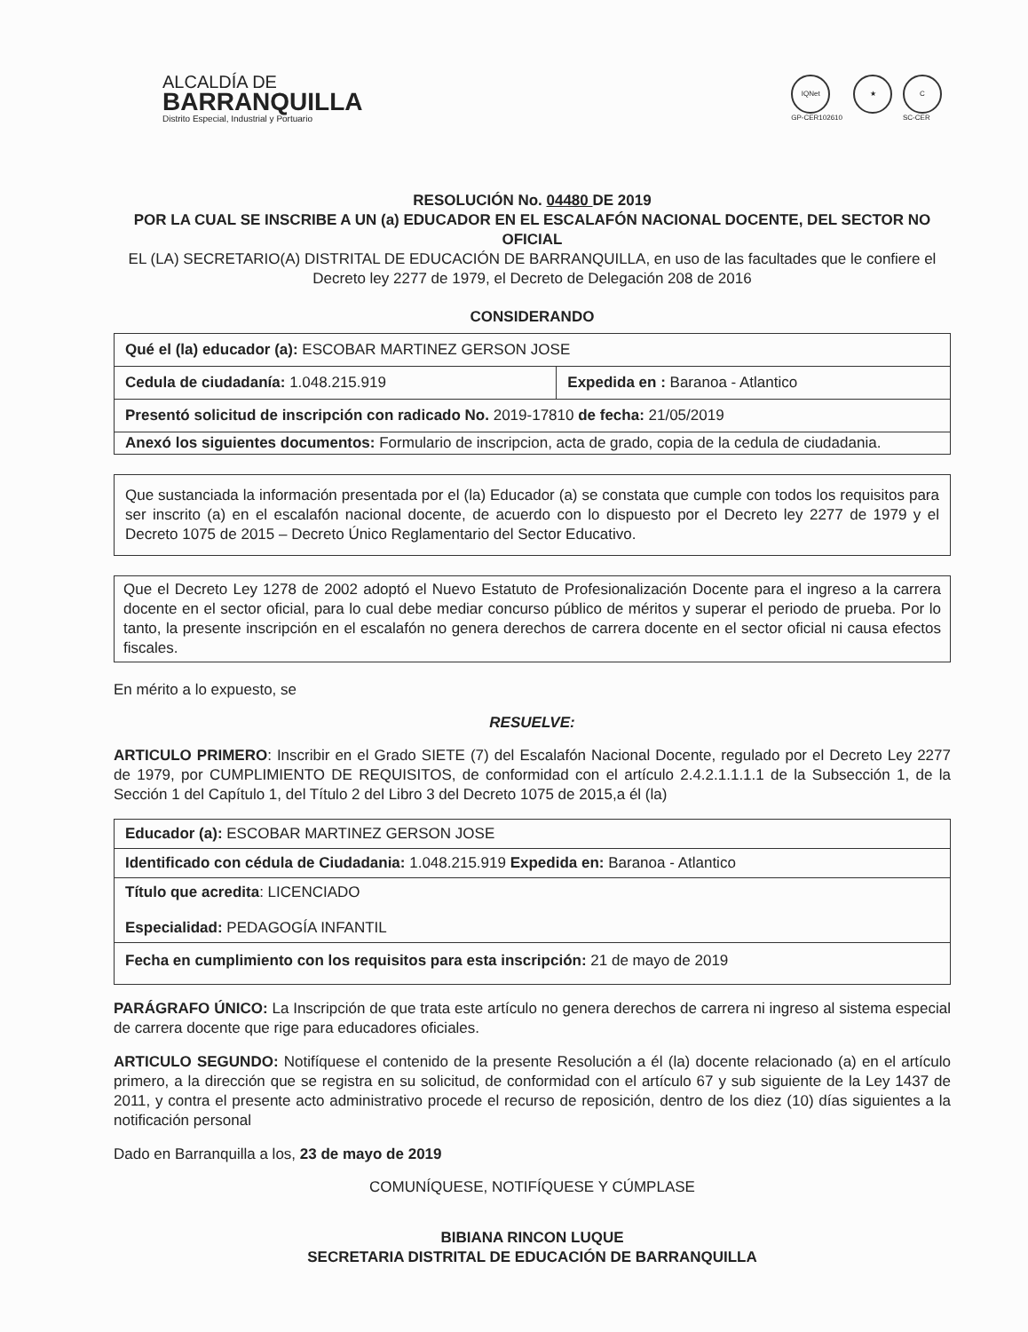ALCALDÍA DE
BARRANQUILLA
Distrito Especial, Industrial y Portuario
IQNet
GP-CER102610
★ C
SC-CER
RESOLUCIÓN No. 04480 DE 2019
POR LA CUAL SE INSCRIBE A UN (a) EDUCADOR EN EL ESCALAFÓN NACIONAL DOCENTE, DEL SECTOR NO OFICIAL
EL (LA) SECRETARIO(A) DISTRITAL DE EDUCACIÓN DE BARRANQUILLA, en uso de las facultades que le confiere el Decreto ley 2277 de 1979, el Decreto de Delegación 208 de 2016
CONSIDERANDO
| Qué el (la) educador (a): ESCOBAR MARTINEZ GERSON JOSE | |
| Cedula de ciudadanía: 1.048.215.919 | Expedida en : Baranoa - Atlantico |
| Presentó solicitud de inscripción con radicado No. 2019-17810 de fecha: 21/05/2019 | |
| Anexó los siguientes documentos: Formulario de inscripcion, acta de grado, copia de la cedula de ciudadania. | |
Que sustanciada la información presentada por el (la) Educador (a) se constata que cumple con todos los requisitos para ser inscrito (a) en el escalafón nacional docente, de acuerdo con lo dispuesto por el Decreto ley 2277 de 1979 y el Decreto 1075 de 2015 – Decreto Único Reglamentario del Sector Educativo.
Que el Decreto Ley 1278 de 2002 adoptó el Nuevo Estatuto de Profesionalización Docente para el ingreso a la carrera docente en el sector oficial, para lo cual debe mediar concurso público de méritos y superar el periodo de prueba. Por lo tanto, la presente inscripción en el escalafón no genera derechos de carrera docente en el sector oficial ni causa efectos fiscales.
En mérito a lo expuesto, se
RESUELVE:
ARTICULO PRIMERO: Inscribir en el Grado SIETE (7) del Escalafón Nacional Docente, regulado por el Decreto Ley 2277 de 1979, por CUMPLIMIENTO DE REQUISITOS, de conformidad con el artículo 2.4.2.1.1.1.1 de la Subsección 1, de la Sección 1 del Capítulo 1, del Título 2 del Libro 3 del Decreto 1075 de 2015,a él (la)
| Educador (a): ESCOBAR MARTINEZ GERSON JOSE |
| Identificado con cédula de Ciudadania: 1.048.215.919 Expedida en: Baranoa - Atlantico |
| Título que acredita : LICENCIADO Especialidad: PEDAGOGÍA INFANTIL |
| Fecha en cumplimiento con los requisitos para esta inscripción: 21 de mayo de 2019 |
PARÁGRAFO ÚNICO: La Inscripción de que trata este artículo no genera derechos de carrera ni ingreso al sistema especial de carrera docente que rige para educadores oficiales.
ARTICULO SEGUNDO: Notifíquese el contenido de la presente Resolución a él (la) docente relacionado (a) en el artículo primero, a la dirección que se registra en su solicitud, de conformidad con el artículo 67 y sub siguiente de la Ley 1437 de 2011, y contra el presente acto administrativo procede el recurso de reposición, dentro de los diez (10) días siguientes a la notificación personal
Dado en Barranquilla a los, 23 de mayo de 2019
COMUNÍQUESE, NOTIFÍQUESE Y CÚMPLASE
BIBIANA RINCON LUQUE
SECRETARIA DISTRITAL DE EDUCACIÓN DE BARRANQUILLA